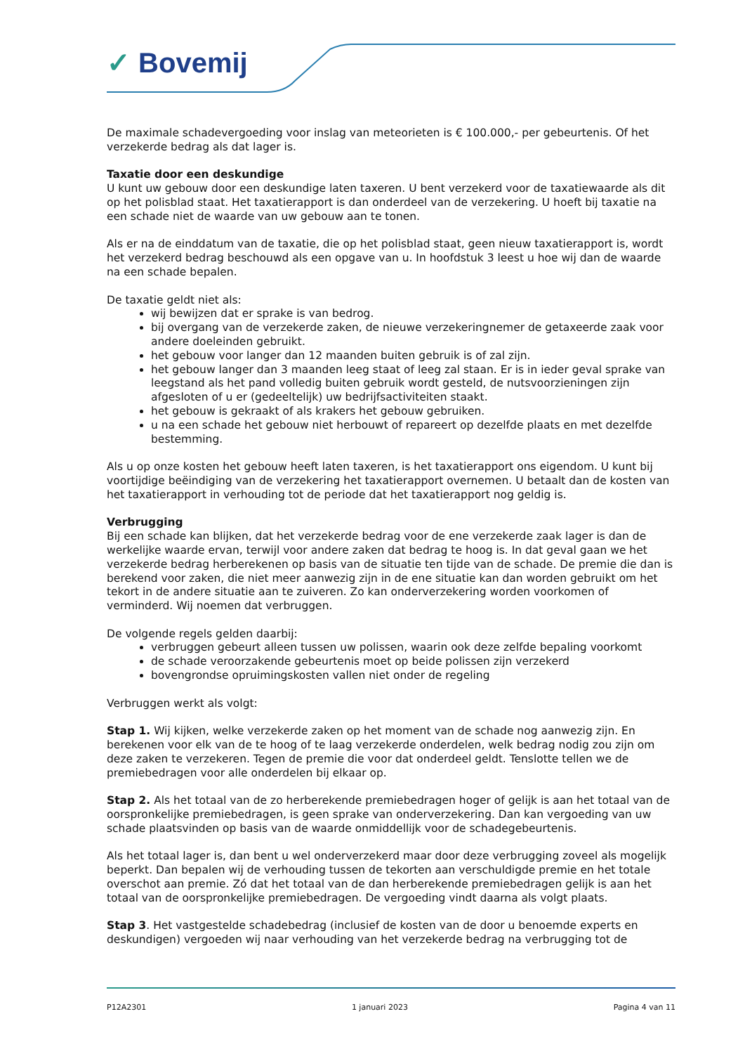✓ Bovemij
De maximale schadevergoeding voor inslag van meteorieten is € 100.000,- per gebeurtenis. Of het verzekerde bedrag als dat lager is.
Taxatie door een deskundige
U kunt uw gebouw door een deskundige laten taxeren. U bent verzekerd voor de taxatiewaarde als dit op het polisblad staat. Het taxatierapport is dan onderdeel van de verzekering. U hoeft bij taxatie na een schade niet de waarde van uw gebouw aan te tonen.
Als er na de einddatum van de taxatie, die op het polisblad staat, geen nieuw taxatierapport is, wordt het verzekerd bedrag beschouwd als een opgave van u. In hoofdstuk 3 leest u hoe wij dan de waarde na een schade bepalen.
De taxatie geldt niet als:
wij bewijzen dat er sprake is van bedrog.
bij overgang van de verzekerde zaken, de nieuwe verzekeringnemer de getaxeerde zaak voor andere doeleinden gebruikt.
het gebouw voor langer dan 12 maanden buiten gebruik is of zal zijn.
het gebouw langer dan 3 maanden leeg staat of leeg zal staan. Er is in ieder geval sprake van leegstand als het pand volledig buiten gebruik wordt gesteld, de nutsvoorzieningen zijn afgesloten of u er (gedeeltelijk) uw bedrijfsactiviteiten staakt.
het gebouw is gekraakt of als krakers het gebouw gebruiken.
u na een schade het gebouw niet herbouwt of repareert op dezelfde plaats en met dezelfde bestemming.
Als u op onze kosten het gebouw heeft laten taxeren, is het taxatierapport ons eigendom. U kunt bij voortijdige beëindiging van de verzekering het taxatierapport overnemen. U betaalt dan de kosten van het taxatierapport in verhouding tot de periode dat het taxatierapport nog geldig is.
Verbrugging
Bij een schade kan blijken, dat het verzekerde bedrag voor de ene verzekerde zaak lager is dan de werkelijke waarde ervan, terwijl voor andere zaken dat bedrag te hoog is. In dat geval gaan we het verzekerde bedrag herberekenen op basis van de situatie ten tijde van de schade. De premie die dan is berekend voor zaken, die niet meer aanwezig zijn in de ene situatie kan dan worden gebruikt om het tekort in de andere situatie aan te zuiveren. Zo kan onderverzekering worden voorkomen of verminderd. Wij noemen dat verbruggen.
De volgende regels gelden daarbij:
verbruggen gebeurt alleen tussen uw polissen, waarin ook deze zelfde bepaling voorkomt
de schade veroorzakende gebeurtenis moet op beide polissen zijn verzekerd
bovengrondse opruimingskosten vallen niet onder de regeling
Verbruggen werkt als volgt:
Stap 1. Wij kijken, welke verzekerde zaken op het moment van de schade nog aanwezig zijn. En berekenen voor elk van de te hoog of te laag verzekerde onderdelen, welk bedrag nodig zou zijn om deze zaken te verzekeren. Tegen de premie die voor dat onderdeel geldt. Tenslotte tellen we de premiebedragen voor alle onderdelen bij elkaar op.
Stap 2. Als het totaal van de zo herberekende premiebedragen hoger of gelijk is aan het totaal van de oorspronkelijke premiebedragen, is geen sprake van onderverzekering. Dan kan vergoeding van uw schade plaatsvinden op basis van de waarde onmiddellijk voor de schadegebeurtenis.
Als het totaal lager is, dan bent u wel onderverzekerd maar door deze verbrugging zoveel als mogelijk beperkt. Dan bepalen wij de verhouding tussen de tekorten aan verschuldigde premie en het totale overschot aan premie. Zó dat het totaal van de dan herberekende premiebedragen gelijk is aan het totaal van de oorspronkelijke premiebedragen. De vergoeding vindt daarna als volgt plaats.
Stap 3. Het vastgestelde schadebedrag (inclusief de kosten van de door u benoemde experts en deskundigen) vergoeden wij naar verhouding van het verzekerde bedrag na verbrugging tot de
P12A2301 1 januari 2023 Pagina 4 van 11